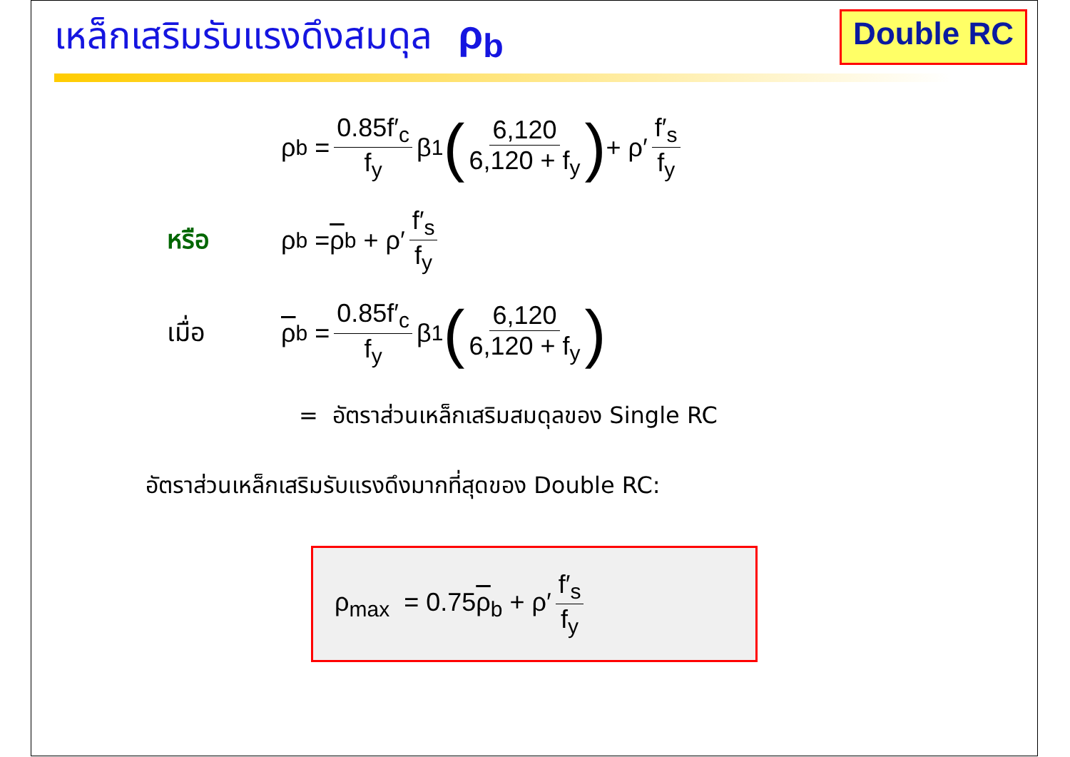เหล็กเสริมรับแรงดึงสมดุล ρ<sub>b</sub>
Double RC
ρ<sub>b</sub> = 0.85f′<sub>c</sub> f<sub>y</sub> β<sub>1</sub> (6,120 6,120 + f<sub>y</sub>) + ρ′ f′<sub>s</sub> f<sub>y</sub>
หรือ ρ<sub>b</sub> = ρ<sub>b</sub> + ρ′ f′<sub>s</sub> f<sub>y</sub>
เมื่อ ρ<sub>b</sub> = 0.85f′<sub>c</sub> f<sub>y</sub> β<sub>1</sub> (6,120 6,120 + f<sub>y</sub>)
= อัตราส่วนเหล็กเสริมสมดุลของ Single RC
อัตราส่วนเหล็กเสริมรับแรงดึงมากที่สุดของ Double RC:
ρ<sub>max</sub> = 0.75ρ<sub>b</sub> + ρ′ f′<sub>s</sub> f<sub>y</sub>